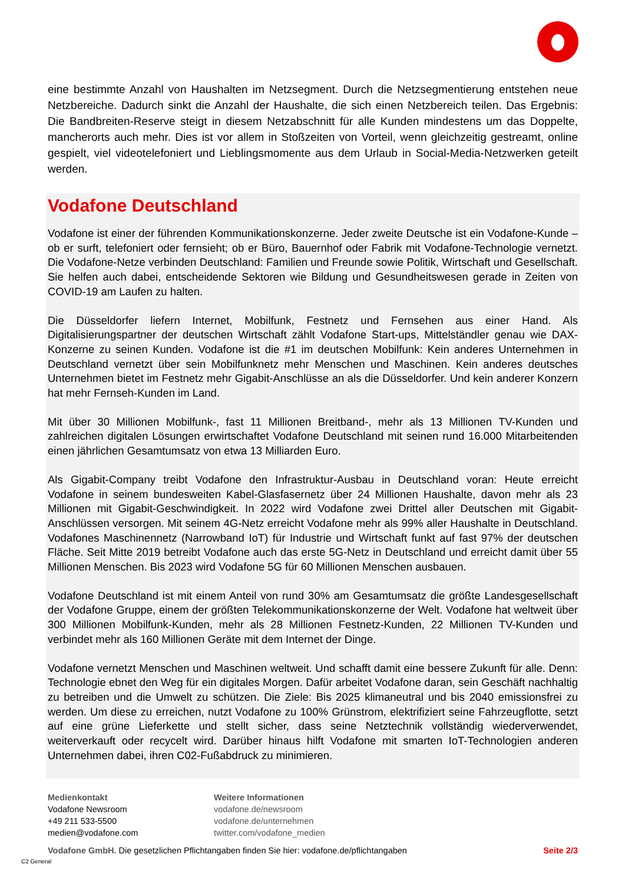eine bestimmte Anzahl von Haushalten im Netzsegment. Durch die Netzsegmentierung entstehen neue Netzbereiche. Dadurch sinkt die Anzahl der Haushalte, die sich einen Netzbereich teilen. Das Ergebnis: Die Bandbreiten-Reserve steigt in diesem Netzabschnitt für alle Kunden mindestens um das Doppelte, mancherorts auch mehr. Dies ist vor allem in Stoßzeiten von Vorteil, wenn gleichzeitig gestreamt, online gespielt, viel videotelefoniert und Lieblingsmomente aus dem Urlaub in Social-Media-Netzwerken geteilt werden.
Vodafone Deutschland
Vodafone ist einer der führenden Kommunikationskonzerne. Jeder zweite Deutsche ist ein Vodafone-Kunde – ob er surft, telefoniert oder fernsieht; ob er Büro, Bauernhof oder Fabrik mit Vodafone-Technologie vernetzt. Die Vodafone-Netze verbinden Deutschland: Familien und Freunde sowie Politik, Wirtschaft und Gesellschaft. Sie helfen auch dabei, entscheidende Sektoren wie Bildung und Gesundheitswesen gerade in Zeiten von COVID-19 am Laufen zu halten.
Die Düsseldorfer liefern Internet, Mobilfunk, Festnetz und Fernsehen aus einer Hand. Als Digitalisierungspartner der deutschen Wirtschaft zählt Vodafone Start-ups, Mittelständler genau wie DAX-Konzerne zu seinen Kunden. Vodafone ist die #1 im deutschen Mobilfunk: Kein anderes Unternehmen in Deutschland vernetzt über sein Mobilfunknetz mehr Menschen und Maschinen. Kein anderes deutsches Unternehmen bietet im Festnetz mehr Gigabit-Anschlüsse an als die Düsseldorfer. Und kein anderer Konzern hat mehr Fernseh-Kunden im Land.
Mit über 30 Millionen Mobilfunk-, fast 11 Millionen Breitband-, mehr als 13 Millionen TV-Kunden und zahlreichen digitalen Lösungen erwirtschaftet Vodafone Deutschland mit seinen rund 16.000 Mitarbeitenden einen jährlichen Gesamtumsatz von etwa 13 Milliarden Euro.
Als Gigabit-Company treibt Vodafone den Infrastruktur-Ausbau in Deutschland voran: Heute erreicht Vodafone in seinem bundesweiten Kabel-Glasfasernetz über 24 Millionen Haushalte, davon mehr als 23 Millionen mit Gigabit-Geschwindigkeit. In 2022 wird Vodafone zwei Drittel aller Deutschen mit Gigabit-Anschlüssen versorgen. Mit seinem 4G-Netz erreicht Vodafone mehr als 99% aller Haushalte in Deutschland. Vodafones Maschinennetz (Narrowband IoT) für Industrie und Wirtschaft funkt auf fast 97% der deutschen Fläche. Seit Mitte 2019 betreibt Vodafone auch das erste 5G-Netz in Deutschland und erreicht damit über 55 Millionen Menschen. Bis 2023 wird Vodafone 5G für 60 Millionen Menschen ausbauen.
Vodafone Deutschland ist mit einem Anteil von rund 30% am Gesamtumsatz die größte Landesgesellschaft der Vodafone Gruppe, einem der größten Telekommunikationskonzerne der Welt. Vodafone hat weltweit über 300 Millionen Mobilfunk-Kunden, mehr als 28 Millionen Festnetz-Kunden, 22 Millionen TV-Kunden und verbindet mehr als 160 Millionen Geräte mit dem Internet der Dinge.
Vodafone vernetzt Menschen und Maschinen weltweit. Und schafft damit eine bessere Zukunft für alle. Denn: Technologie ebnet den Weg für ein digitales Morgen. Dafür arbeitet Vodafone daran, sein Geschäft nachhaltig zu betreiben und die Umwelt zu schützen. Die Ziele: Bis 2025 klimaneutral und bis 2040 emissionsfrei zu werden. Um diese zu erreichen, nutzt Vodafone zu 100% Grünstrom, elektrifiziert seine Fahrzeugflotte, setzt auf eine grüne Lieferkette und stellt sicher, dass seine Netztechnik vollständig wiederverwendet, weiterverkauft oder recycelt wird. Darüber hinaus hilft Vodafone mit smarten IoT-Technologien anderen Unternehmen dabei, ihren C02-Fußabdruck zu minimieren.
Medienkontakt
Vodafone Newsroom
+49 211 533-5500
medien@vodafone.com
Weitere Informationen
vodafone.de/newsroom
vodafone.de/unternehmen
twitter.com/vodafone_medien
Vodafone GmbH. Die gesetzlichen Pflichtangaben finden Sie hier: vodafone.de/pflichtangaben Seite 2/3
C2 General